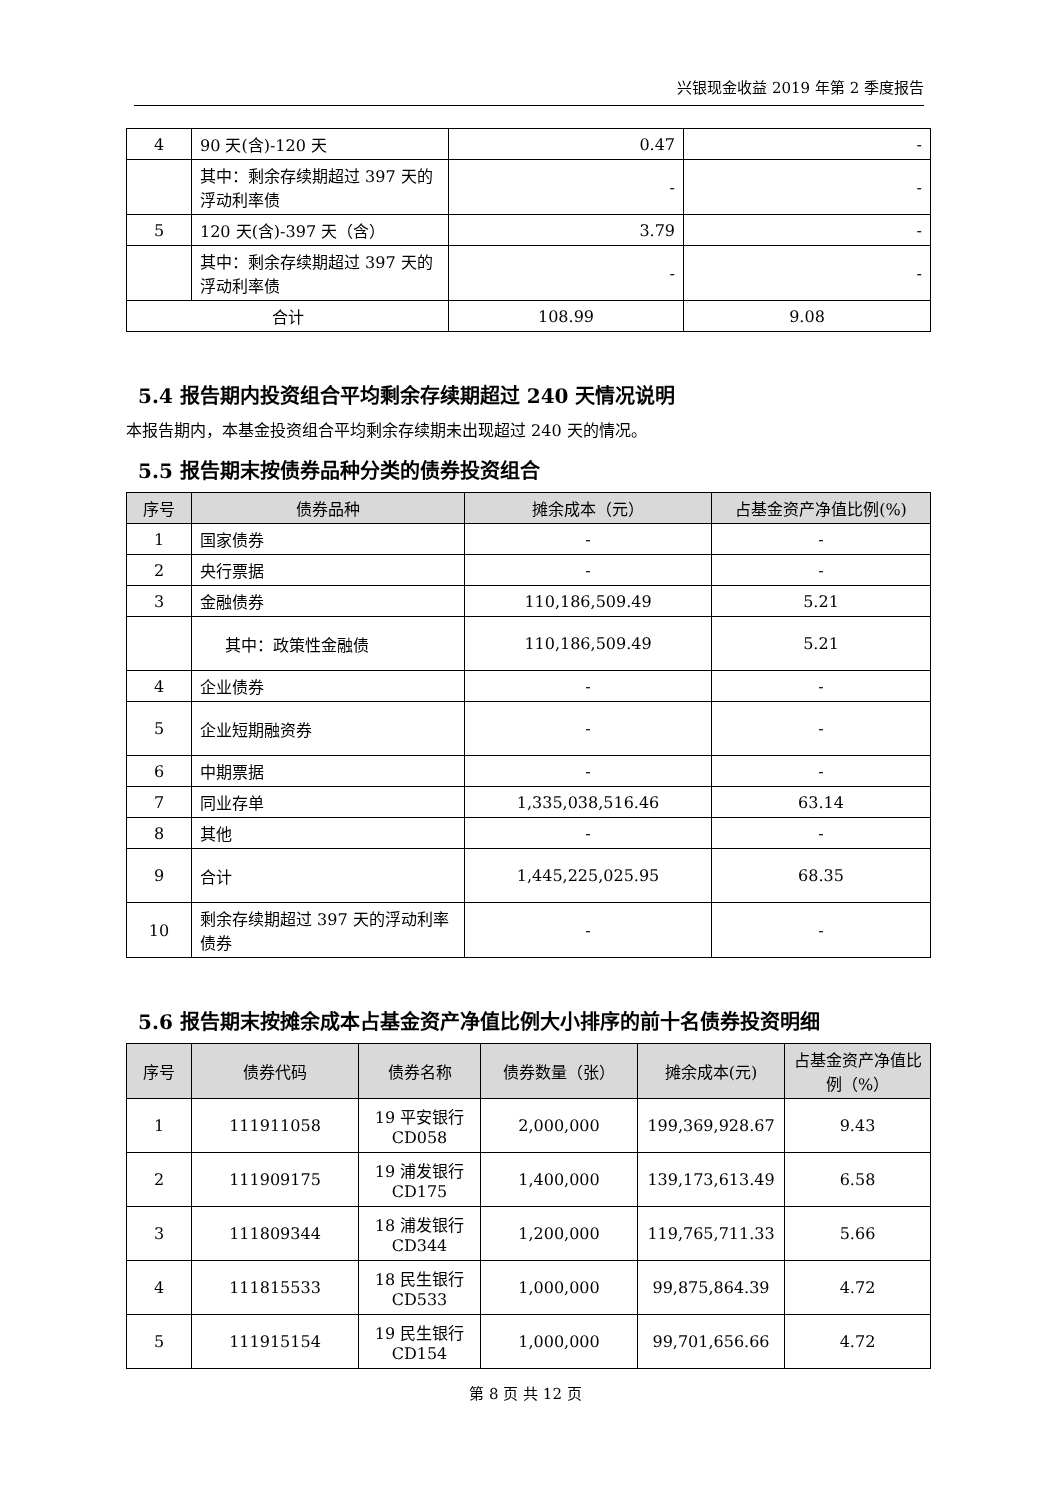兴银现金收益 2019 年第 2 季度报告
| 4 | 90 天(含)-120 天 | 0.47 | - |
| | 其中：剩余存续期超过 397 天的浮动利率债 | - | - |
| 5 | 120 天(含)-397 天（含） | 3.79 | - |
| | 其中：剩余存续期超过 397 天的浮动利率债 | - | - |
| 合计 | | 108.99 | 9.08 |
5.4 报告期内投资组合平均剩余存续期超过 240 天情况说明
本报告期内，本基金投资组合平均剩余存续期未出现超过 240 天的情况。
5.5 报告期末按债券品种分类的债券投资组合
| 序号 | 债券品种 | 摊余成本（元） | 占基金资产净值比例(%) |
| --- | --- | --- | --- |
| 1 | 国家债券 | - | - |
| 2 | 央行票据 | - | - |
| 3 | 金融债券 | 110,186,509.49 | 5.21 |
| | 其中：政策性金融债 | 110,186,509.49 | 5.21 |
| 4 | 企业债券 | - | - |
| 5 | 企业短期融资券 | - | - |
| 6 | 中期票据 | - | - |
| 7 | 同业存单 | 1,335,038,516.46 | 63.14 |
| 8 | 其他 | - | - |
| 9 | 合计 | 1,445,225,025.95 | 68.35 |
| 10 | 剩余存续期超过 397 天的浮动利率债券 | - | - |
5.6 报告期末按摊余成本占基金资产净值比例大小排序的前十名债券投资明细
| 序号 | 债券代码 | 债券名称 | 债券数量（张） | 摊余成本(元) | 占基金资产净值比例（%） |
| --- | --- | --- | --- | --- | --- |
| 1 | 111911058 | 19 平安银行 CD058 | 2,000,000 | 199,369,928.67 | 9.43 |
| 2 | 111909175 | 19 浦发银行 CD175 | 1,400,000 | 139,173,613.49 | 6.58 |
| 3 | 111809344 | 18 浦发银行 CD344 | 1,200,000 | 119,765,711.33 | 5.66 |
| 4 | 111815533 | 18 民生银行 CD533 | 1,000,000 | 99,875,864.39 | 4.72 |
| 5 | 111915154 | 19 民生银行 CD154 | 1,000,000 | 99,701,656.66 | 4.72 |
第 8 页 共 12 页